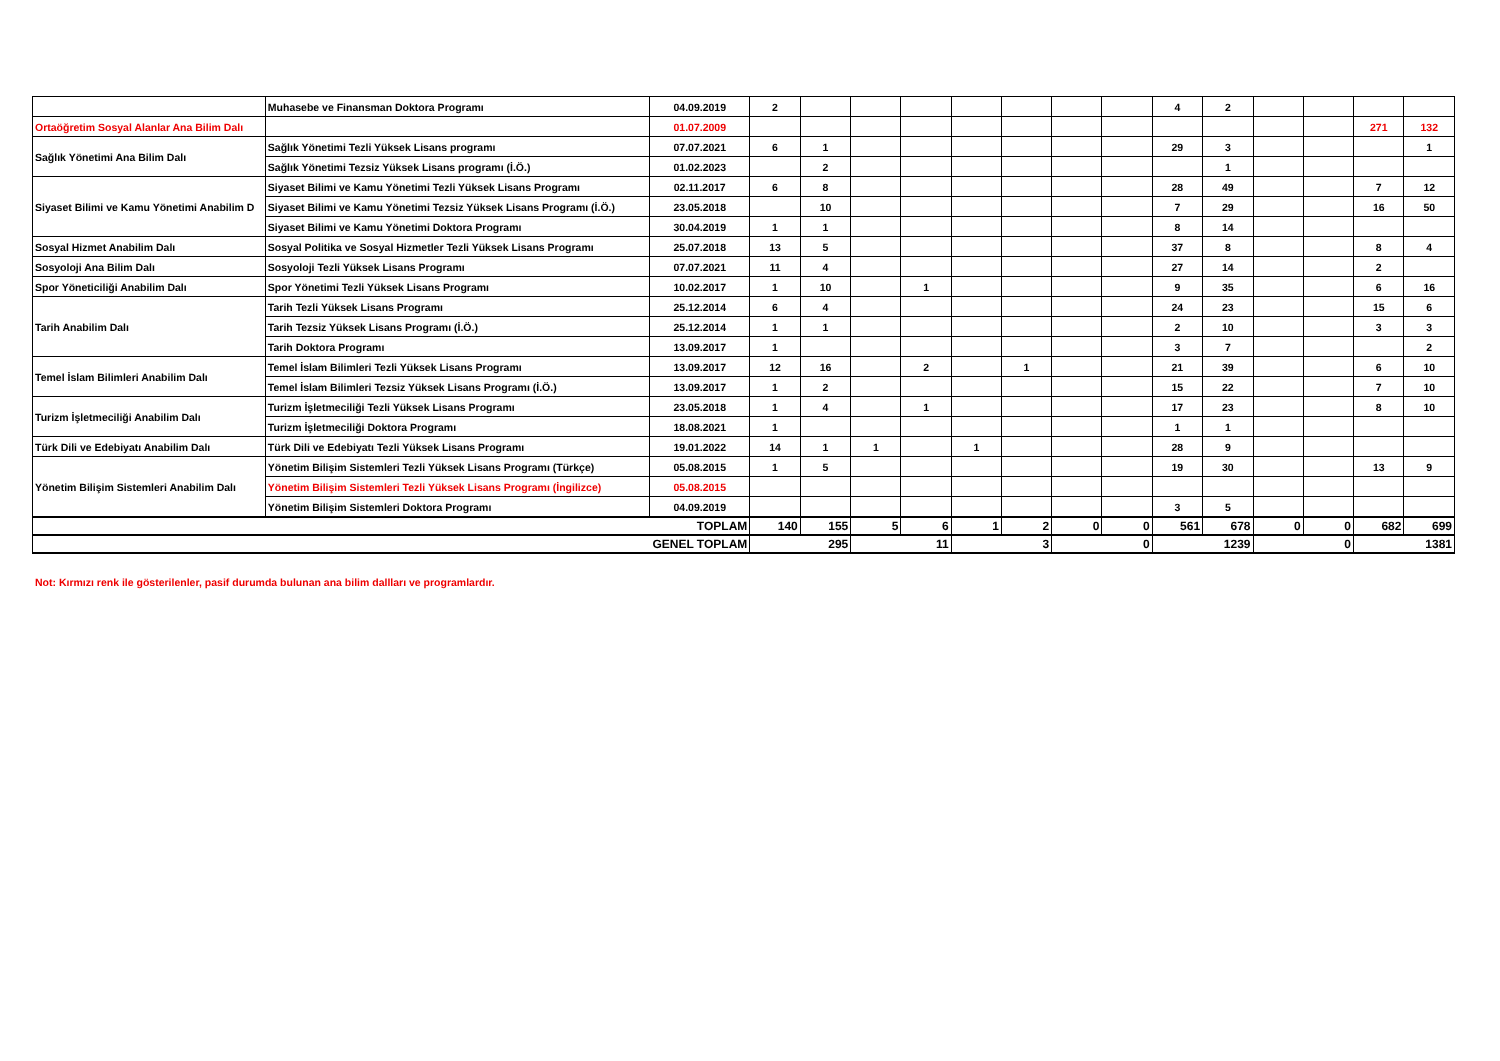| | Muhasebe ve Finansman Doktora Programı | 04.09.2019 | 2 | | | | | | | | 4 | 2 | | | | |
| Ortaöğretim Sosyal Alanlar Ana Bilim Dalı | | 01.07.2009 | | | | | | | | | | | | | 271 | 132 |
| Sağlık Yönetimi Ana Bilim Dalı | Sağlık Yönetimi Tezli Yüksek Lisans programı | 07.07.2021 | 6 | 1 | | | | | | | 29 | 3 | | | | 1 |
| | Sağlık Yönetimi Tezsiz Yüksek Lisans programı (İ.Ö.) | 01.02.2023 | | 2 | | | | | | | | 1 | | | | |
| Siyaset Bilimi ve Kamu Yönetimi Anabilim D | Siyaset Bilimi ve Kamu Yönetimi Tezli Yüksek Lisans Programı | 02.11.2017 | 6 | 8 | | | | | | | 28 | 49 | | | 7 | 12 |
| | Siyaset Bilimi ve Kamu Yönetimi Tezsiz Yüksek Lisans Programı (İ.Ö.) | 23.05.2018 | | 10 | | | | | | | 7 | 29 | | | 16 | 50 |
| | Siyaset Bilimi ve Kamu Yönetimi Doktora Programı | 30.04.2019 | 1 | 1 | | | | | | | 8 | 14 | | | | |
| Sosyal Hizmet Anabilim Dalı | Sosyal Politika ve Sosyal Hizmetler Tezli Yüksek Lisans Programı | 25.07.2018 | 13 | 5 | | | | | | | 37 | 8 | | | 8 | 4 |
| Sosyoloji Ana Bilim Dalı | Sosyoloji Tezli Yüksek Lisans Programı | 07.07.2021 | 11 | 4 | | | | | | | 27 | 14 | | | 2 | |
| Spor Yöneticiliği Anabilim Dalı | Spor Yönetimi Tezli Yüksek Lisans Programı | 10.02.2017 | 1 | 10 | | 1 | | | | | 9 | 35 | | | 6 | 16 |
| Tarih Anabilim Dalı | Tarih Tezli Yüksek Lisans Programı | 25.12.2014 | 6 | 4 | | | | | | | 24 | 23 | | | 15 | 6 |
| | Tarih Tezsiz Yüksek Lisans Programı (İ.Ö.) | 25.12.2014 | 1 | 1 | | | | | | | 2 | 10 | | | 3 | 3 |
| | Tarih Doktora Programı | 13.09.2017 | 1 | | | | | | | | 3 | 7 | | | | 2 |
| Temel İslam Bilimleri Anabilim Dalı | Temel İslam Bilimleri Tezli Yüksek Lisans Programı | 13.09.2017 | 12 | 16 | | 2 | | 1 | | | 21 | 39 | | | 6 | 10 |
| | Temel İslam Bilimleri Tezsiz Yüksek Lisans Programı (İ.Ö.) | 13.09.2017 | 1 | 2 | | | | | | | 15 | 22 | | | 7 | 10 |
| Turizm İşletmeciliği Anabilim Dalı | Turizm İşletmeciliği Tezli Yüksek Lisans Programı | 23.05.2018 | 1 | 4 | | 1 | | | | | 17 | 23 | | | 8 | 10 |
| | Turizm İşletmeciliği Doktora Programı | 18.08.2021 | 1 | | | | | | | | 1 | 1 | | | | |
| Türk Dili ve Edebiyatı Anabilim Dalı | Türk Dili ve Edebiyatı Tezli Yüksek Lisans Programı | 19.01.2022 | 14 | 1 | 1 | | 1 | | | | 28 | 9 | | | | |
| Yönetim Bilişim Sistemleri Anabilim Dalı | Yönetim Bilişim Sistemleri Tezli Yüksek Lisans Programı (Türkçe) | 05.08.2015 | 1 | 5 | | | | | | | 19 | 30 | | | 13 | 9 |
| | Yönetim Bilişim Sistemleri Tezli Yüksek Lisans Programı (İngilizce) | 05.08.2015 | | | | | | | | | | | | | | |
| | Yönetim Bilişim Sistemleri Doktora Programı | 04.09.2019 | | | | | | | | | 3 | 5 | | | | |
| TOPLAM | | | 140 | 155 | 5 | 6 | 1 | 2 | 0 | 0 | 561 | 678 | 0 | 0 | 682 | 699 |
| GENEL TOPLAM | | | 295 | | 11 | | 3 | | 0 | | 1239 | | 0 | | 1381 | |
Not: Kırmızı renk ile gösterilenler, pasif durumda bulunan ana bilim dallları ve programlardır.